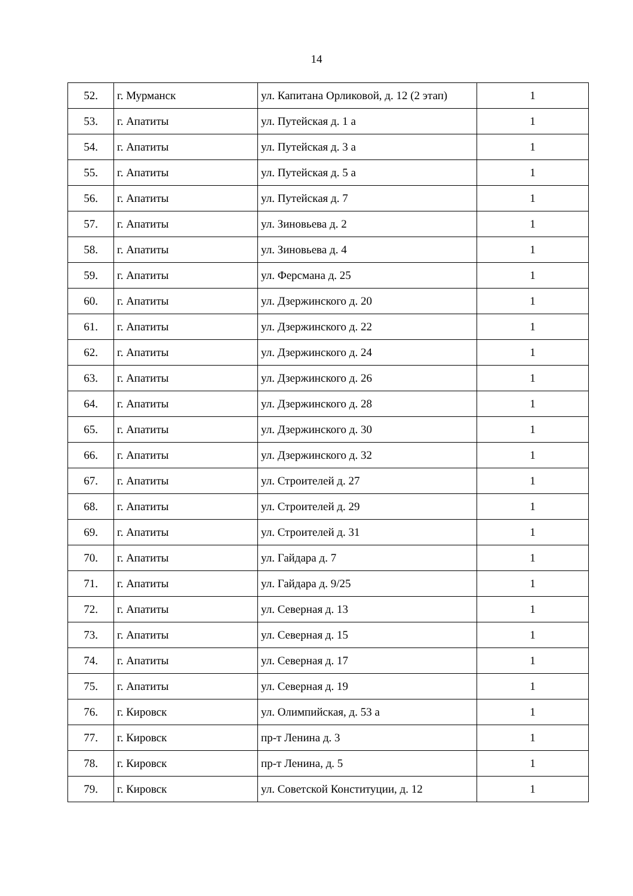14
| 52. | г. Мурманск | ул. Капитана Орликовой, д. 12 (2 этап) | 1 |
| 53. | г. Апатиты | ул. Путейская д. 1 а | 1 |
| 54. | г. Апатиты | ул. Путейская д. 3 а | 1 |
| 55. | г. Апатиты | ул. Путейская д. 5 а | 1 |
| 56. | г. Апатиты | ул. Путейская д. 7 | 1 |
| 57. | г. Апатиты | ул. Зиновьева д. 2 | 1 |
| 58. | г. Апатиты | ул. Зиновьева д. 4 | 1 |
| 59. | г. Апатиты | ул. Ферсмана д. 25 | 1 |
| 60. | г. Апатиты | ул. Дзержинского д. 20 | 1 |
| 61. | г. Апатиты | ул. Дзержинского д. 22 | 1 |
| 62. | г. Апатиты | ул. Дзержинского д. 24 | 1 |
| 63. | г. Апатиты | ул. Дзержинского д. 26 | 1 |
| 64. | г. Апатиты | ул. Дзержинского д. 28 | 1 |
| 65. | г. Апатиты | ул. Дзержинского д. 30 | 1 |
| 66. | г. Апатиты | ул. Дзержинского д. 32 | 1 |
| 67. | г. Апатиты | ул. Строителей д. 27 | 1 |
| 68. | г. Апатиты | ул. Строителей д. 29 | 1 |
| 69. | г. Апатиты | ул. Строителей д. 31 | 1 |
| 70. | г. Апатиты | ул. Гайдара д. 7 | 1 |
| 71. | г. Апатиты | ул. Гайдара д. 9/25 | 1 |
| 72. | г. Апатиты | ул. Северная д. 13 | 1 |
| 73. | г. Апатиты | ул. Северная д. 15 | 1 |
| 74. | г. Апатиты | ул. Северная д. 17 | 1 |
| 75. | г. Апатиты | ул. Северная д. 19 | 1 |
| 76. | г. Кировск | ул. Олимпийская, д. 53 а | 1 |
| 77. | г. Кировск | пр-т Ленина д. 3 | 1 |
| 78. | г. Кировск | пр-т Ленина, д. 5 | 1 |
| 79. | г. Кировск | ул. Советской Конституции, д. 12 | 1 |